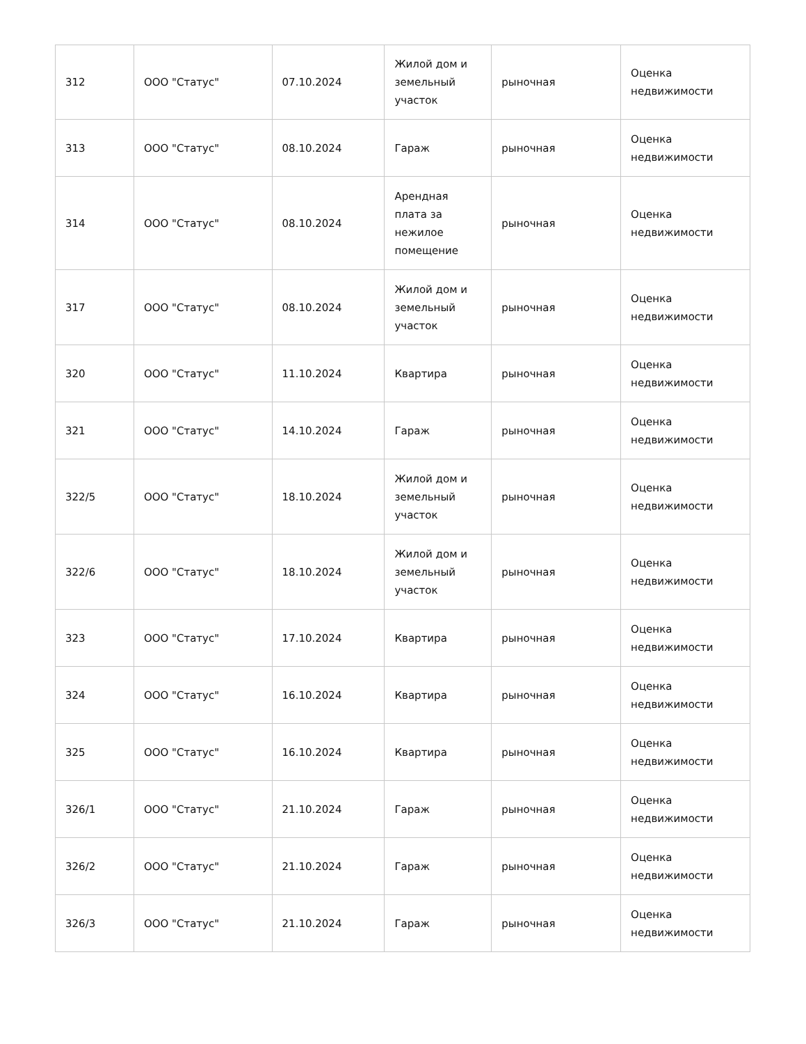| 312 | ООО "Статус" | 07.10.2024 | Жилой дом и земельный участок | рыночная | Оценка недвижимости |
| 313 | ООО "Статус" | 08.10.2024 | Гараж | рыночная | Оценка недвижимости |
| 314 | ООО "Статус" | 08.10.2024 | Арендная плата за нежилое помещение | рыночная | Оценка недвижимости |
| 317 | ООО "Статус" | 08.10.2024 | Жилой дом и земельный участок | рыночная | Оценка недвижимости |
| 320 | ООО "Статус" | 11.10.2024 | Квартира | рыночная | Оценка недвижимости |
| 321 | ООО "Статус" | 14.10.2024 | Гараж | рыночная | Оценка недвижимости |
| 322/5 | ООО "Статус" | 18.10.2024 | Жилой дом и земельный участок | рыночная | Оценка недвижимости |
| 322/6 | ООО "Статус" | 18.10.2024 | Жилой дом и земельный участок | рыночная | Оценка недвижимости |
| 323 | ООО "Статус" | 17.10.2024 | Квартира | рыночная | Оценка недвижимости |
| 324 | ООО "Статус" | 16.10.2024 | Квартира | рыночная | Оценка недвижимости |
| 325 | ООО "Статус" | 16.10.2024 | Квартира | рыночная | Оценка недвижимости |
| 326/1 | ООО "Статус" | 21.10.2024 | Гараж | рыночная | Оценка недвижимости |
| 326/2 | ООО "Статус" | 21.10.2024 | Гараж | рыночная | Оценка недвижимости |
| 326/3 | ООО "Статус" | 21.10.2024 | Гараж | рыночная | Оценка недвижимости |